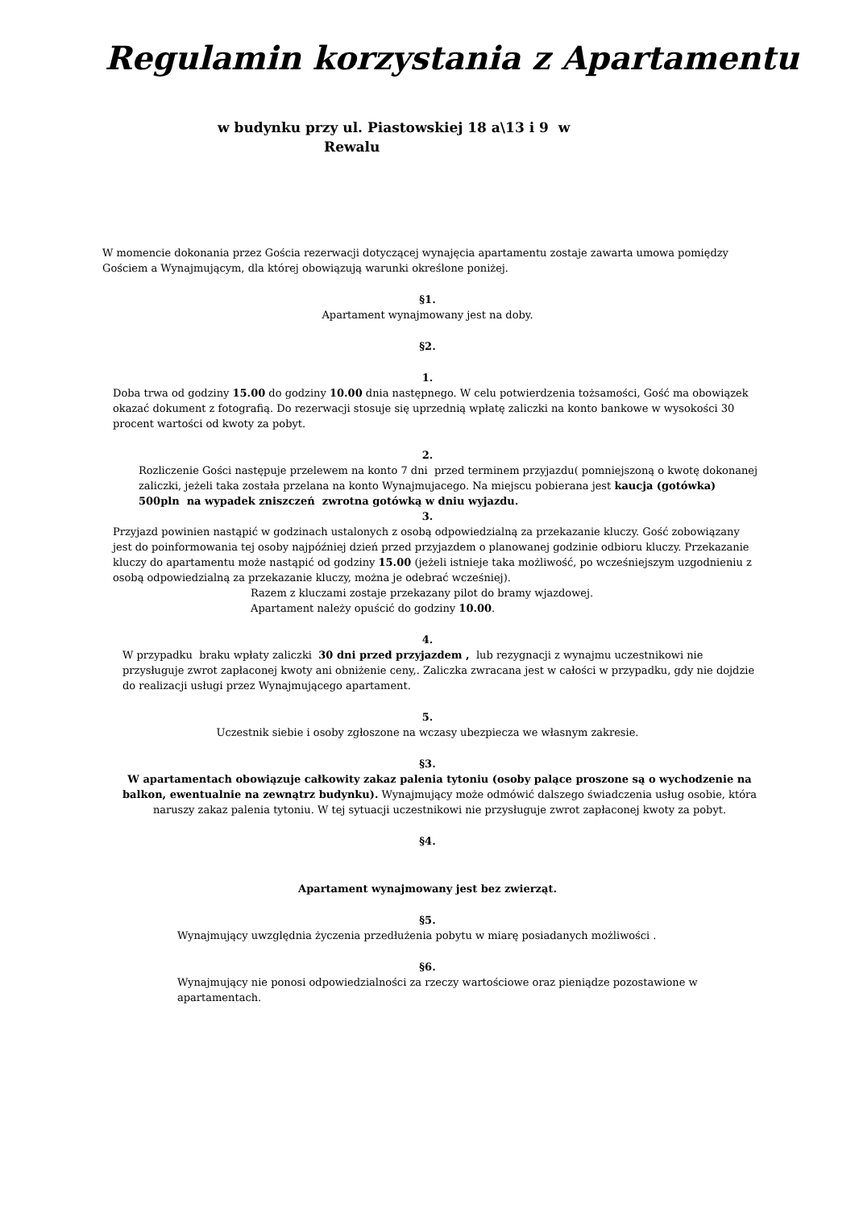Regulamin korzystania z Apartamentu
w budynku przy ul. Piastowskiej 18 a\13 i 9 w
Rewalu
W momencie dokonania przez Gościa rezerwacji dotyczącej wynajęcia apartamentu zostaje zawarta umowa pomiędzy Gościem a Wynajmującym, dla której obowiązują warunki określone poniżej.
§1.
Apartament wynajmowany jest na doby.
§2.
1.
Doba trwa od godziny 15.00 do godziny 10.00 dnia następnego. W celu potwierdzenia tożsamości, Gość ma obowiązek okazać dokument z fotografią. Do rezerwacji stosuje się uprzednią wpłatę zaliczki na konto bankowe w wysokości 30 procent wartości od kwoty za pobyt.
2.
Rozliczenie Gości następuje przelewem na konto 7 dni przed terminem przyjazdu( pomniejszoną o kwotę dokonanej zaliczki, jeżeli taka została przelana na konto Wynajmujacego. Na miejscu pobierana jest kaucja (gotówka) 500pln na wypadek zniszczeń zwrotna gotówką w dniu wyjazdu.
3.
Przyjazd powinien nastąpić w godzinach ustalonych z osobą odpowiedzialną za przekazanie kluczy. Gość zobowiązany jest do poinformowania tej osoby najpóźniej dzień przed przyjazdem o planowanej godzinie odbioru kluczy. Przekazanie kluczy do apartamentu może nastąpić od godziny 15.00 (jeżeli istnieje taka możliwość, po wcześniejszym uzgodnieniu z osobą odpowiedzialną za przekazanie kluczy, można je odebrać wcześniej).
Razem z kluczami zostaje przekazany pilot do bramy wjazdowej.
Apartament należy opuścić do godziny 10.00.
4.
W przypadku braku wpłaty zaliczki 30 dni przed przyjazdem , lub rezygnacji z wynajmu uczestnikowi nie przysługuje zwrot zapłaconej kwoty ani obniżenie ceny,. Zaliczka zwracana jest w całości w przypadku, gdy nie dojdzie do realizacji usługi przez Wynajmującego apartament.
5.
Uczestnik siebie i osoby zgłoszone na wczasy ubezpiecza we własnym zakresie.
§3.
W apartamentach obowiązuje całkowity zakaz palenia tytoniu (osoby palące proszone są o wychodzenie na balkon, ewentualnie na zewnątrz budynku). Wynajmujący może odmówić dalszego świadczenia usług osobie, która naruszy zakaz palenia tytoniu. W tej sytuacji uczestnikowi nie przysługuje zwrot zapłaconej kwoty za pobyt.
§4.
Apartament wynajmowany jest bez zwierząt.
§5.
Wynajmujący uwzględnia życzenia przedłużenia pobytu w miarę posiadanych możliwości .
§6.
Wynajmujący nie ponosi odpowiedzialności za rzeczy wartościowe oraz pieniądze pozostawione w apartamentach.